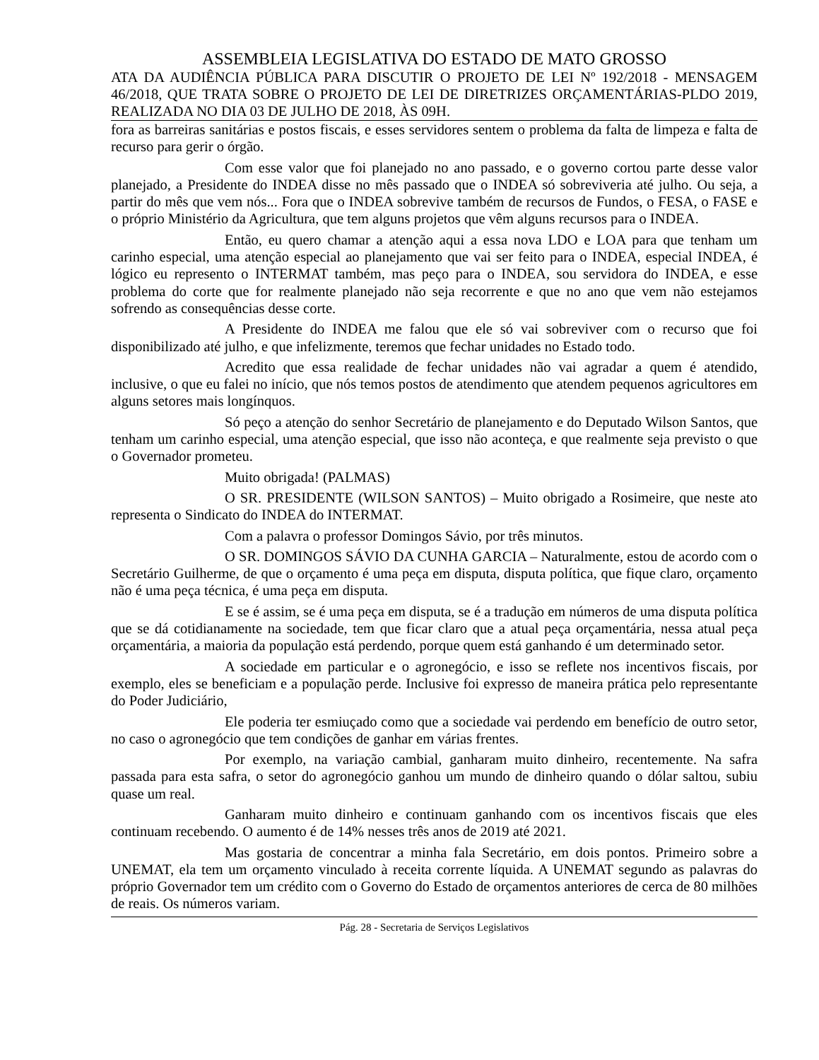ASSEMBLEIA LEGISLATIVA DO ESTADO DE MATO GROSSO
ATA DA AUDIÊNCIA PÚBLICA PARA DISCUTIR O PROJETO DE LEI Nº 192/2018 - MENSAGEM 46/2018, QUE TRATA SOBRE O PROJETO DE LEI DE DIRETRIZES ORÇAMENTÁRIAS-PLDO 2019, REALIZADA NO DIA 03 DE JULHO DE 2018, ÀS 09H.
fora as barreiras sanitárias e postos fiscais, e esses servidores sentem o problema da falta de limpeza e falta de recurso para gerir o órgão.
Com esse valor que foi planejado no ano passado, e o governo cortou parte desse valor planejado, a Presidente do INDEA disse no mês passado que o INDEA só sobreviveria até julho. Ou seja, a partir do mês que vem nós... Fora que o INDEA sobrevive também de recursos de Fundos, o FESA, o FASE e o próprio Ministério da Agricultura, que tem alguns projetos que vêm alguns recursos para o INDEA.
Então, eu quero chamar a atenção aqui a essa nova LDO e LOA para que tenham um carinho especial, uma atenção especial ao planejamento que vai ser feito para o INDEA, especial INDEA, é lógico eu represento o INTERMAT também, mas peço para o INDEA, sou servidora do INDEA, e esse problema do corte que for realmente planejado não seja recorrente e que no ano que vem não estejamos sofrendo as consequências desse corte.
A Presidente do INDEA me falou que ele só vai sobreviver com o recurso que foi disponibilizado até julho, e que infelizmente, teremos que fechar unidades no Estado todo.
Acredito que essa realidade de fechar unidades não vai agradar a quem é atendido, inclusive, o que eu falei no início, que nós temos postos de atendimento que atendem pequenos agricultores em alguns setores mais longínquos.
Só peço a atenção do senhor Secretário de planejamento e do Deputado Wilson Santos, que tenham um carinho especial, uma atenção especial, que isso não aconteça, e que realmente seja previsto o que o Governador prometeu.
Muito obrigada! (PALMAS)
O SR. PRESIDENTE (WILSON SANTOS) – Muito obrigado a Rosimeire, que neste ato representa o Sindicato do INDEA do INTERMAT.
Com a palavra o professor Domingos Sávio, por três minutos.
O SR. DOMINGOS SÁVIO DA CUNHA GARCIA – Naturalmente, estou de acordo com o Secretário Guilherme, de que o orçamento é uma peça em disputa, disputa política, que fique claro, orçamento não é uma peça técnica, é uma peça em disputa.
E se é assim, se é uma peça em disputa, se é a tradução em números de uma disputa política que se dá cotidianamente na sociedade, tem que ficar claro que a atual peça orçamentária, nessa atual peça orçamentária, a maioria da população está perdendo, porque quem está ganhando é um determinado setor.
A sociedade em particular e o agronegócio, e isso se reflete nos incentivos fiscais, por exemplo, eles se beneficiam e a população perde. Inclusive foi expresso de maneira prática pelo representante do Poder Judiciário,
Ele poderia ter esmiuçado como que a sociedade vai perdendo em benefício de outro setor, no caso o agronegócio que tem condições de ganhar em várias frentes.
Por exemplo, na variação cambial, ganharam muito dinheiro, recentemente. Na safra passada para esta safra, o setor do agronegócio ganhou um mundo de dinheiro quando o dólar saltou, subiu quase um real.
Ganharam muito dinheiro e continuam ganhando com os incentivos fiscais que eles continuam recebendo. O aumento é de 14% nesses três anos de 2019 até 2021.
Mas gostaria de concentrar a minha fala Secretário, em dois pontos. Primeiro sobre a UNEMAT, ela tem um orçamento vinculado à receita corrente líquida. A UNEMAT segundo as palavras do próprio Governador tem um crédito com o Governo do Estado de orçamentos anteriores de cerca de 80 milhões de reais. Os números variam.
Pág. 28 - Secretaria de Serviços Legislativos